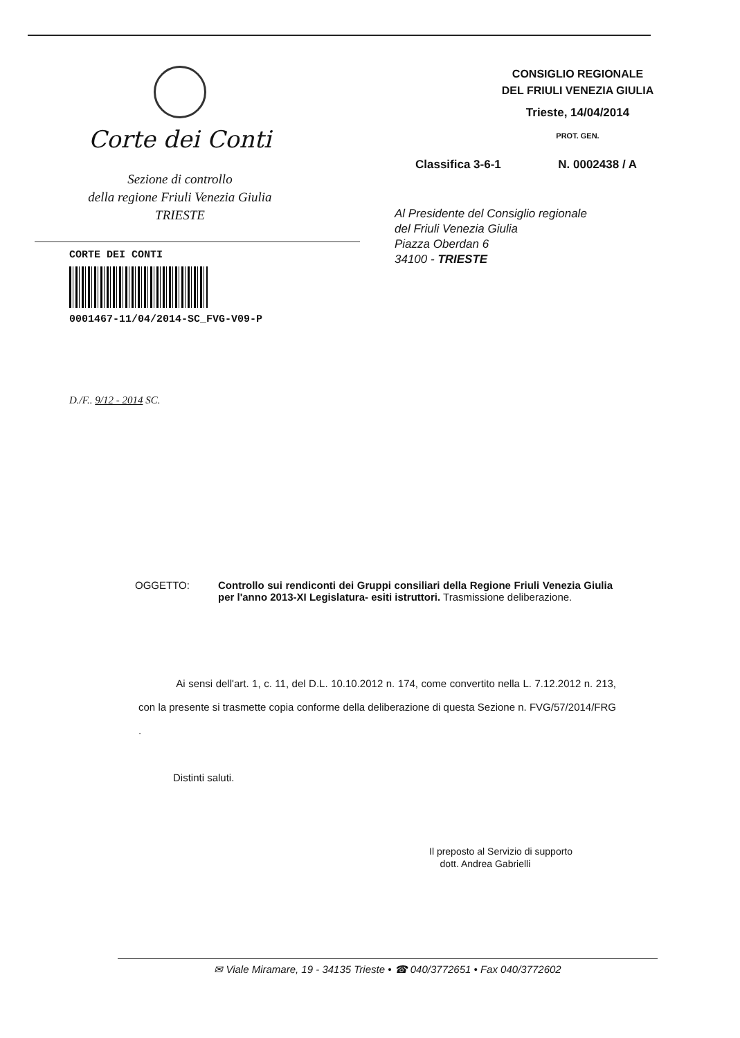Corte dei Conti
Sezione di controllo
della regione Friuli Venezia Giulia
TRIESTE
CORTE DEI CONTI
0001467-11/04/2014-SC_FVG-V09-P
CONSIGLIO REGIONALE
DEL FRIULI VENEZIA GIULIA
Trieste, 14/04/2014
PROT. GEN.
Classifica 3-6-1 N. 0002438 / A
Al Presidente del Consiglio regionale
del Friuli Venezia Giulia
Piazza Oberdan 6
34100 - TRIESTE
D./F.. 9/12 - 2014 SC.
OGGETTO: Controllo sui rendiconti dei Gruppi consiliari della Regione Friuli Venezia Giulia per l'anno 2013-XI Legislatura- esiti istruttori. Trasmissione deliberazione.
Ai sensi dell'art. 1, c. 11, del D.L. 10.10.2012 n. 174, come convertito nella L. 7.12.2012 n. 213, con la presente si trasmette copia conforme della deliberazione di questa Sezione n. FVG/57/2014/FRG .
Distinti saluti.
Il preposto al Servizio di supporto
dott. Andrea Gabrielli
✉ Viale Miramare, 19 - 34135 Trieste • ☎ 040/3772651 • Fax 040/3772602